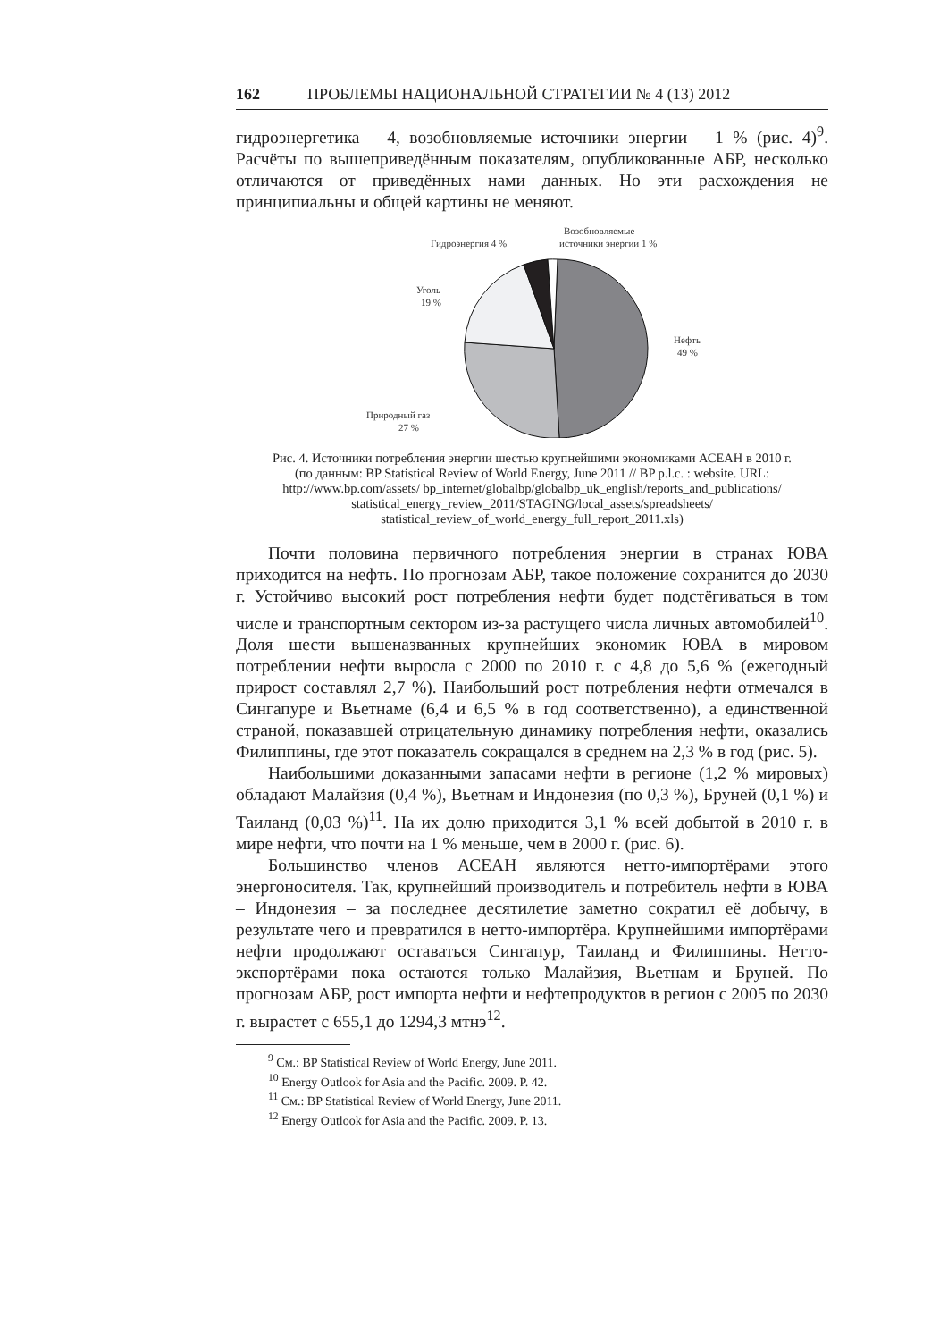162 ПРОБЛЕМЫ НАЦИОНАЛЬНОЙ СТРАТЕГИИ № 4 (13) 2012
гидроэнергетика – 4, возобновляемые источники энергии – 1 % (рис. 4)<sup>9</sup>. Расчёты по вышеприведённым показателям, опубликованные АБР, несколько отличаются от приведённых нами данных. Но эти расхождения не принципиальны и общей картины не меняют.
Возобновляемые
источники энергии 1 %
Гидроэнергия 4 %
Уголь
19 %
Нефть
49 %
Природный газ
27 %
Рис. 4. Источники потребления энергии шестью крупнейшими экономиками АСЕАН в 2010 г. (по данным: BP Statistical Review of World Energy, June 2011 // BP p.l.c. : website. URL: http://www.bp.com/assets/ bp_internet/globalbp/globalbp_uk_english/reports_and_publications/ statistical_energy_review_2011/STAGING/local_assets/spreadsheets/ statistical_review_of_world_energy_full_report_2011.xls)
Почти половина первичного потребления энергии в странах ЮВА приходится на нефть. По прогнозам АБР, такое положение сохранится до 2030 г. Устойчиво высокий рост потребления нефти будет подстёгиваться в том числе и транспортным сектором из-за растущего числа личных автомобилей<sup>10</sup>. Доля шести вышеназванных крупнейших экономик ЮВА в мировом потреблении нефти выросла с 2000 по 2010 г. с 4,8 до 5,6 % (ежегодный прирост составлял 2,7 %). Наибольший рост потребления нефти отмечался в Сингапуре и Вьетнаме (6,4 и 6,5 % в год соответственно), а единственной страной, показавшей отрицательную динамику потребления нефти, оказались Филиппины, где этот показатель сокращался в среднем на 2,3 % в год (рис. 5).
Наибольшими доказанными запасами нефти в регионе (1,2 % мировых) обладают Малайзия (0,4 %), Вьетнам и Индонезия (по 0,3 %), Бруней (0,1 %) и Таиланд (0,03 %)<sup>11</sup>. На их долю приходится 3,1 % всей добытой в 2010 г. в мире нефти, что почти на 1 % меньше, чем в 2000 г. (рис. 6).
Большинство членов АСЕАН являются нетто-импортёрами этого энергоносителя. Так, крупнейший производитель и потребитель нефти в ЮВА – Индонезия – за последнее десятилетие заметно сократил её добычу, в результате чего и превратился в нетто-импортёра. Крупнейшими импортёрами нефти продолжают оставаться Сингапур, Таиланд и Филиппины. Нетто-экспортёрами пока остаются только Малайзия, Вьетнам и Бруней. По прогнозам АБР, рост импорта нефти и нефтепродуктов в регион с 2005 по 2030 г. вырастет с 655,1 до 1294,3 мтнэ<sup>12</sup>.
<sup>9</sup> См.: BP Statistical Review of World Energy, June 2011.
<sup>10</sup> Energy Outlook for Asia and the Pacific. 2009. P. 42.
<sup>11</sup> См.: BP Statistical Review of World Energy, June 2011.
<sup>12</sup> Energy Outlook for Asia and the Pacific. 2009. P. 13.